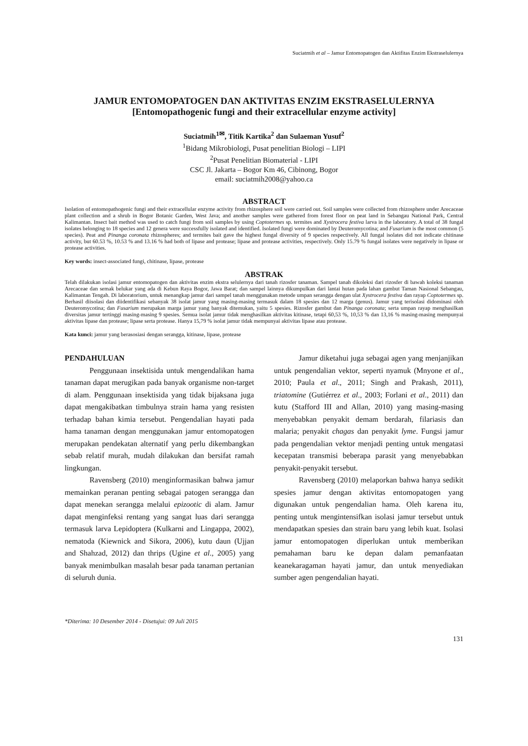Suciatmih et al – Jamur Entomopatogen dan Aktifitas Enzim Ekstraselulernya
JAMUR ENTOMOPATOGEN DAN AKTIVITAS ENZIM EKSTRASELULERNYA
[Entomopathogenic fungi and their extracellular enzyme activity]
Suciatmih<sup>1✉</sup>, Titik Kartika<sup>2</sup> dan Sulaeman Yusuf<sup>2</sup>
<sup>1</sup> Bidang Mikrobiologi, Pusat penelitian Biologi – LIPI
<sup>2</sup> Pusat Penelitian Biomaterial - LIPI
CSC Jl. Jakarta – Bogor Km 46, Cibinong, Bogor
email: suciatmih2008@yahoo.ca
ABSTRACT
Isolation of entomopathogenic fungi and their extracellular enzyme activity from rhizosphere soil were carried out. Soil samples were collected from rhizosphere under Arecaceae plant collection and a shrub in Bogor Botanic Garden, West Java; and another samples were gathered from forest floor on peat land in Sebangau National Park, Central Kalimantan. Insect bait method was used to catch fungi from soil samples by using Coptotermes sp. termites and Xystrocera festiva larva in the laboratory. A total of 38 fungal isolates belonging to 18 species and 12 genera were successfully isolated and identified. Isolated fungi were dominated by Deuteromycotina; and Fusarium is the most common (5 species). Peat and Pinanga coronata rhizospheres; and termites bait gave the highest fungal diversity of 9 species respectively. All fungal isolates did not indicate chitinase activity, but 60.53 %, 10.53 % and 13.16 % had both of lipase and protease; lipase and protease activities, respectively. Only 15.79 % fungal isolates were negatively in lipase or protease activities.
Key words: insect-associated fungi, chitinase, lipase, protease
ABSTRAK
Telah dilakukan isolasi jamur entomopatogen dan aktivitas enzim ekstra selulernya dari tanah rizosfer tanaman. Sampel tanah dikoleksi dari rizosfer di bawah koleksi tanaman Arecaceae dan semak belukar yang ada di Kebun Raya Bogor, Jawa Barat; dan sampel lainnya dikumpulkan dari lantai hutan pada lahan gambut Taman Nasional Sebangau, Kalimantan Tengah. Di laboratorium, untuk menangkap jamur dari sampel tanah menggunakan metode umpan serangga dengan ulat Xystrocera festiva dan rayap Coptotermes sp. Berhasil diisolasi dan diidentifikasi sebanyak 38 isolat jamur yang masing-masing termasuk dalam 18 spesies dan 12 marga (genus). Jamur yang terisolasi didominasi oleh Deuteromycotina; dan Fusarium merupakan marga jamur yang banyak ditemukan, yaitu 5 spesies. Rizosfer gambut dan Pinanga coronata; serta umpan rayap menghasilkan diversitas jamur tertinggi masing-masing 9 spesies. Semua isolat jamur tidak menghasilkan aktivitas kitinase, tetapi 60,53 %, 10,53 % dan 13,16 % masing-masing mempunyai aktivitas lipase dan protease; lipase serta protease. Hanya 15,79 % isolat jamur tidak mempunyai aktivitas lipase atau protease.
Kata kunci: jamur yang berasosiasi dengan serangga, kitinase, lipase, protease
PENDAHULUAN
Penggunaan insektisida untuk mengendalikan hama tanaman dapat merugikan pada banyak organisme non-target di alam. Penggunaan insektisida yang tidak bijaksana juga dapat mengakibatkan timbulnya strain hama yang resisten terhadap bahan kimia tersebut. Pengendalian hayati pada hama tanaman dengan menggunakan jamur entomopatogen merupakan pendekatan alternatif yang perlu dikembangkan sebab relatif murah, mudah dilakukan dan bersifat ramah lingkungan.
Ravensberg (2010) menginformasikan bahwa jamur memainkan peranan penting sebagai patogen serangga dan dapat menekan serangga melalui epizootic di alam. Jamur dapat menginfeksi rentang yang sangat luas dari serangga termasuk larva Lepidoptera (Kulkarni and Lingappa, 2002), nematoda (Kiewnick and Sikora, 2006), kutu daun (Ujjan and Shahzad, 2012) dan thrips (Ugine et al., 2005) yang banyak menimbulkan masalah besar pada tanaman pertanian di seluruh dunia.
Jamur diketahui juga sebagai agen yang menjanjikan untuk pengendalian vektor, seperti nyamuk (Mnyone et al., 2010; Paula et al., 2011; Singh and Prakash, 2011), triatomine (Gutiérrez et al., 2003; Forlani et al., 2011) dan kutu (Stafford III and Allan, 2010) yang masing-masing menyebabkan penyakit demam berdarah, filariasis dan malaria; penyakit chagas dan penyakit lyme. Fungsi jamur pada pengendalian vektor menjadi penting untuk mengatasi kecepatan transmisi beberapa parasit yang menyebabkan penyakit-penyakit tersebut.
Ravensberg (2010) melaporkan bahwa hanya sedikit spesies jamur dengan aktivitas entomopatogen yang digunakan untuk pengendalian hama. Oleh karena itu, penting untuk mengintensifkan isolasi jamur tersebut untuk mendapatkan spesies dan strain baru yang lebih kuat. Isolasi jamur entomopatogen diperlukan untuk memberikan pemahaman baru ke depan dalam pemanfaatan keanekaragaman hayati jamur, dan untuk menyediakan sumber agen pengendalian hayati.
*Diterima: 10 Desember 2014 - Disetujui: 09 Juli 2015
131